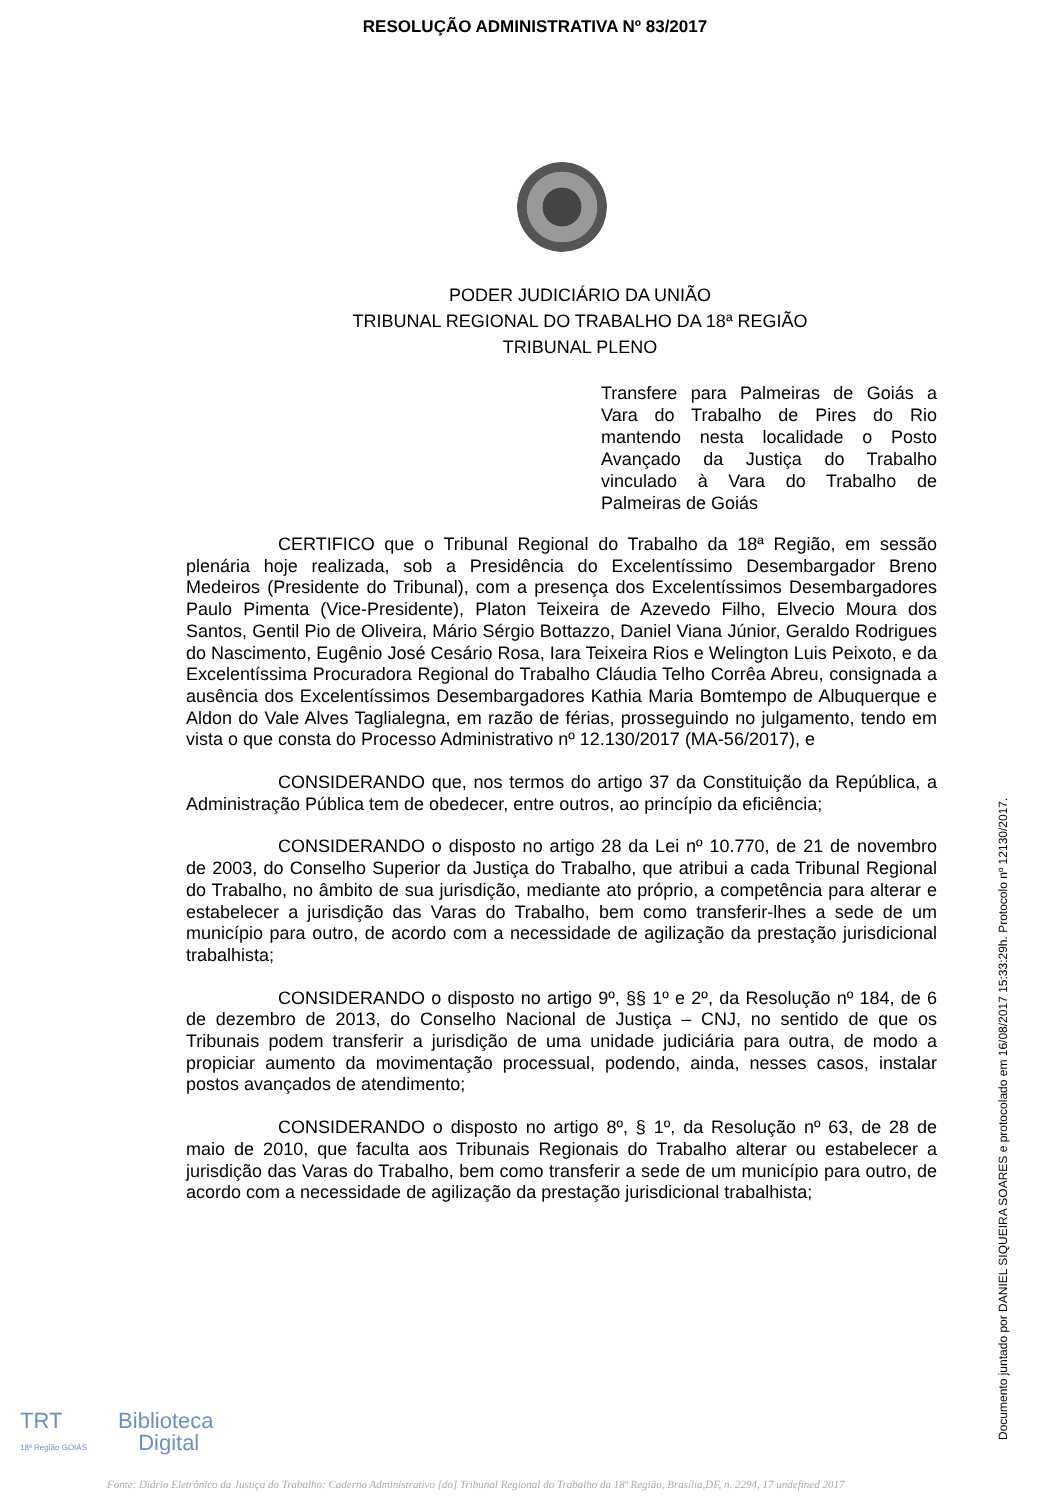RESOLUÇÃO ADMINISTRATIVA Nº 83/2017
PODER JUDICIÁRIO DA UNIÃO
TRIBUNAL REGIONAL DO TRABALHO DA 18ª REGIÃO
TRIBUNAL PLENO
Transfere para Palmeiras de Goiás a Vara do Trabalho de Pires do Rio mantendo nesta localidade o Posto Avançado da Justiça do Trabalho vinculado à Vara do Trabalho de Palmeiras de Goiás
CERTIFICO que o Tribunal Regional do Trabalho da 18ª Região, em sessão plenária hoje realizada, sob a Presidência do Excelentíssimo Desembargador Breno Medeiros (Presidente do Tribunal), com a presença dos Excelentíssimos Desembargadores Paulo Pimenta (Vice-Presidente), Platon Teixeira de Azevedo Filho, Elvecio Moura dos Santos, Gentil Pio de Oliveira, Mário Sérgio Bottazzo, Daniel Viana Júnior, Geraldo Rodrigues do Nascimento, Eugênio José Cesário Rosa, Iara Teixeira Rios e Welington Luis Peixoto, e da Excelentíssima Procuradora Regional do Trabalho Cláudia Telho Corrêa Abreu, consignada a ausência dos Excelentíssimos Desembargadores Kathia Maria Bomtempo de Albuquerque e Aldon do Vale Alves Taglialegna, em razão de férias, prosseguindo no julgamento, tendo em vista o que consta do Processo Administrativo nº 12.130/2017 (MA-56/2017), e
CONSIDERANDO que, nos termos do artigo 37 da Constituição da República, a Administração Pública tem de obedecer, entre outros, ao princípio da eficiência;
CONSIDERANDO o disposto no artigo 28 da Lei nº 10.770, de 21 de novembro de 2003, do Conselho Superior da Justiça do Trabalho, que atribui a cada Tribunal Regional do Trabalho, no âmbito de sua jurisdição, mediante ato próprio, a competência para alterar e estabelecer a jurisdição das Varas do Trabalho, bem como transferir-lhes a sede de um município para outro, de acordo com a necessidade de agilização da prestação jurisdicional trabalhista;
CONSIDERANDO o disposto no artigo 9º, §§ 1º e 2º, da Resolução nº 184, de 6 de dezembro de 2013, do Conselho Nacional de Justiça – CNJ, no sentido de que os Tribunais podem transferir a jurisdição de uma unidade judiciária para outra, de modo a propiciar aumento da movimentação processual, podendo, ainda, nesses casos, instalar postos avançados de atendimento;
CONSIDERANDO o disposto no artigo 8º, § 1º, da Resolução nº 63, de 28 de maio de 2010, que faculta aos Tribunais Regionais do Trabalho alterar ou estabelecer a jurisdição das Varas do Trabalho, bem como transferir a sede de um município para outro, de acordo com a necessidade de agilização da prestação jurisdicional trabalhista;
Documento juntado por DANIEL SIQUEIRA SOARES e protocolado em 16/08/2017 15:33:29h. Protocolo nº 12130/2017.
TRT Biblioteca
18ª Região GOIÁS Digital
Fonte: Diário Eletrônico da Justiça do Trabalho: Caderno Administrativo [do] Tribunal Regional do Trabalho da 18ª Região, Brasília,DF, n. 2294, 17 undefined 2017